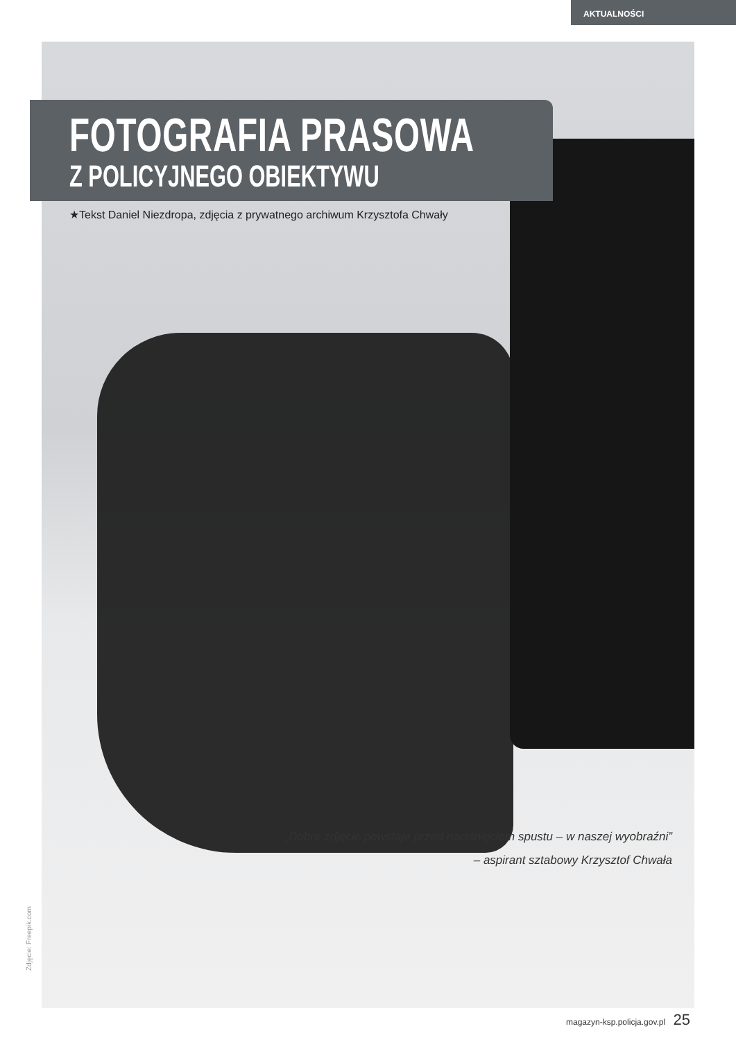AKTUALNOŚCI
FOTOGRAFIA PRASOWA
Z POLICYJNEGO OBIEKTYWU
★Tekst Daniel Niezdropa, zdjęcia z prywatnego archiwum Krzysztofa Chwały
„Dobre zdjęcie powstaje przed naciśnięciem spustu – w naszej wyobraźni”
– aspirant sztabowy Krzysztof Chwała
Zdjęcie: Freepik.com
magazyn-ksp.policja.gov.pl 25